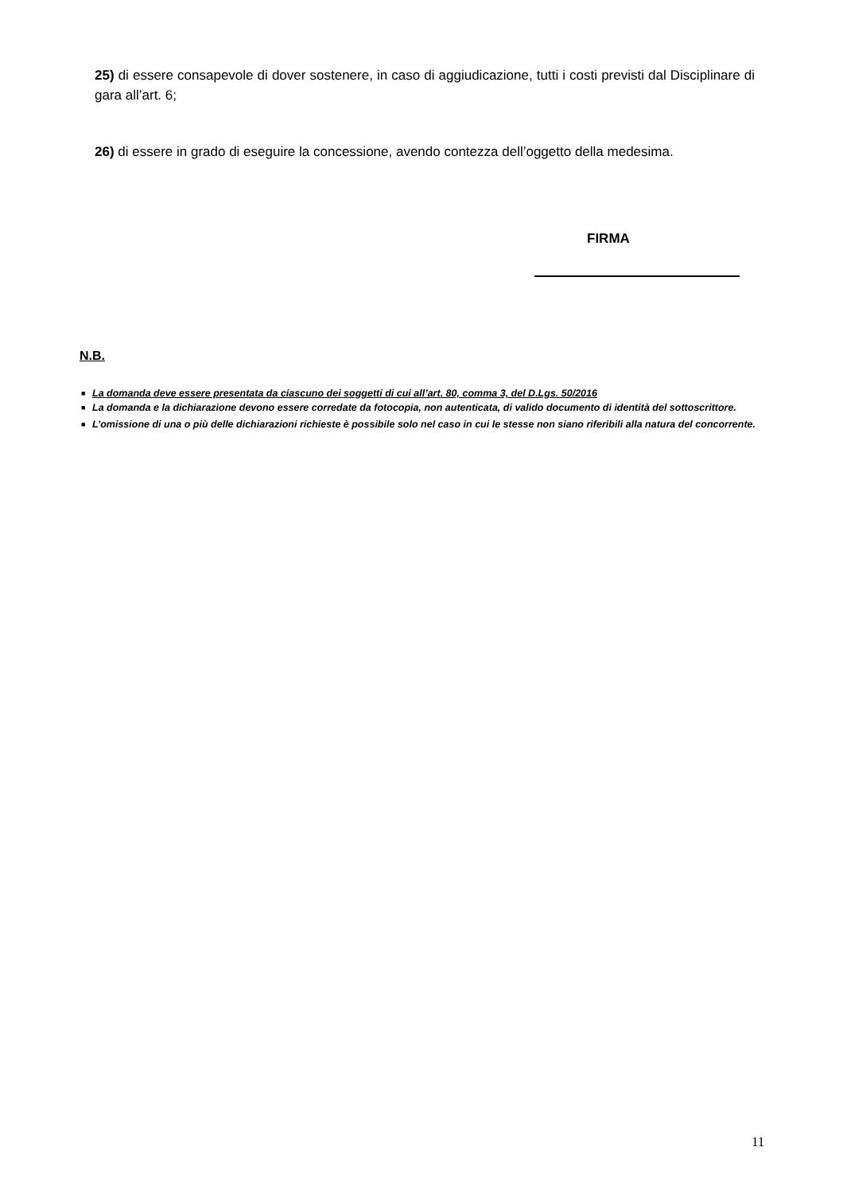25) di essere consapevole di dover sostenere, in caso di aggiudicazione, tutti i costi previsti dal Disciplinare di gara all’art. 6;
26) di essere in grado di eseguire la concessione, avendo contezza dell’oggetto della medesima.
FIRMA
N.B.
■ La domanda deve essere presentata da ciascuno dei soggetti di cui all’art. 80, comma 3, del D.Lgs. 50/2016
■ La domanda e la dichiarazione devono essere corredate da fotocopia, non autenticata, di valido documento di identità del sottoscrittore.
■ L’omissione di una o più delle dichiarazioni richieste è possibile solo nel caso in cui le stesse non siano riferibili alla natura del concorrente.
11